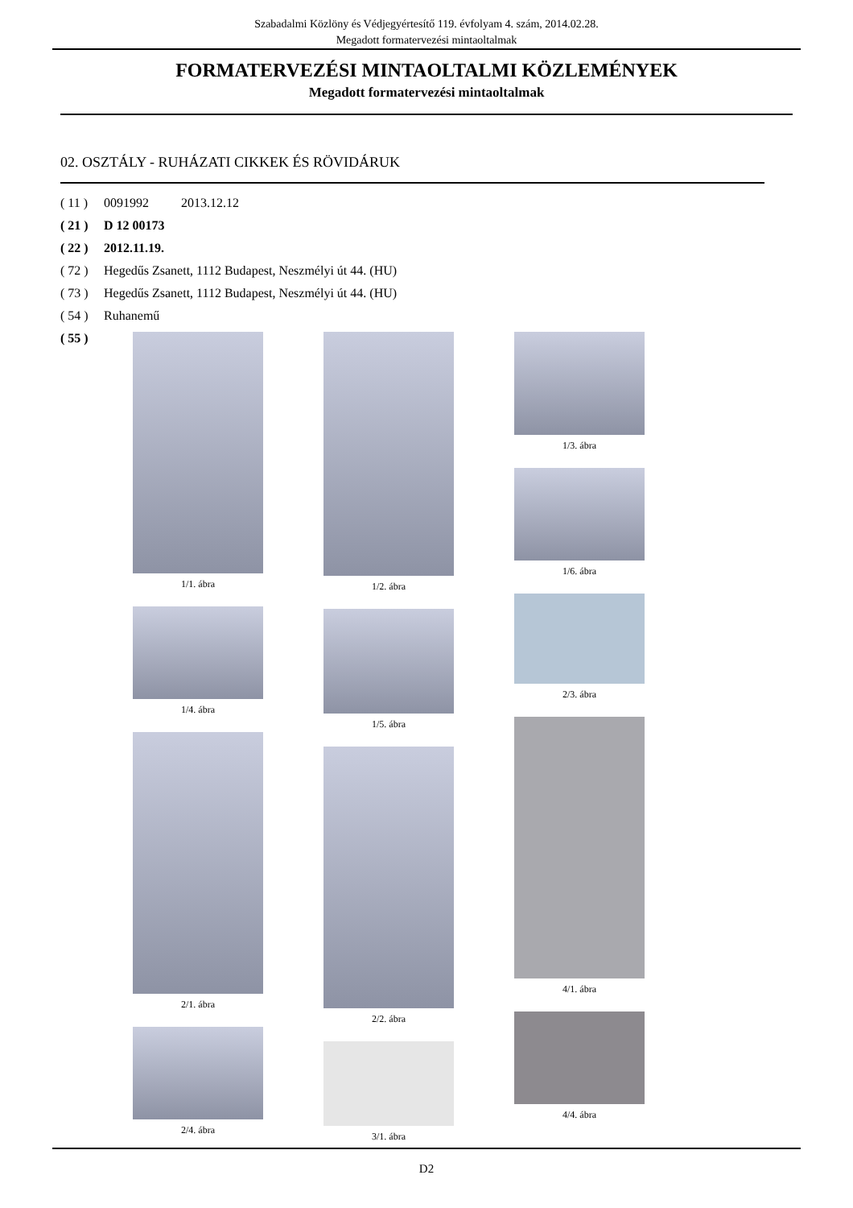Szabadalmi Közlöny és Védjegyértesítő 119. évfolyam 4. szám, 2014.02.28.
Megadott formatervezési mintaoltalmak
FORMATERVEZÉSI MINTAOLTALMI KÖZLEMÉNYEK
Megadott formatervezési mintaoltalmak
02. OSZTÁLY - RUHÁZATI CIKKEK ÉS RÖVIDÁRUK
( 11 ) 0091992 2013.12.12
( 21 ) D 12 00173
( 22 ) 2012.11.19.
( 72 ) Hegedűs Zsanett, 1112 Budapest, Neszmélyi út 44. (HU)
( 73 ) Hegedűs Zsanett, 1112 Budapest, Neszmélyi út 44. (HU)
( 54 ) Ruhanemű
( 55 )
1/1. ábra
1/4. ábra
2/1. ábra
2/4. ábra
1/2. ábra
1/5. ábra
2/2. ábra
3/1. ábra
1/3. ábra
1/6. ábra
2/3. ábra
4/1. ábra
4/4. ábra
D2